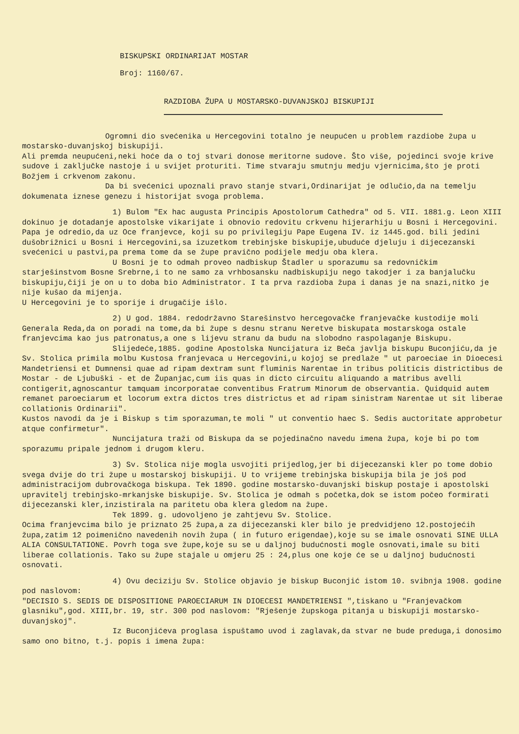BISKUPSKI ORDINARIJAT MOSTAR
Broj: 1160/67.
RAZDIOBA ŽUPA U MOSTARSKO-DUVANJSKOJ BISKUPIJI
Ogromni dio svećenika u Hercegovini totalno je neupućen u problem razdiobe župa u mostarsko-duvanjskoj biskupiji.
Ali premda neupućeni,neki hoće da o toj stvari donose meritorne sudove. Što više, pojedinci svoje krive sudove i zaključke nastoje i u svijet proturiti. Time stvaraju smutnju medju vjernicima,što je proti Božjem i crkvenom zakonu.
Da bi svećenici upoznali pravo stanje stvari,Ordinarijat je odlučio,da na temelju dokumenata iznese genezu i historijat svoga problema.
1) Bulom "Ex hac augusta Principis Apostolorum Cathedra" od 5. VII. 1881.g. Leon XIII dokinuo je dotadanje apostolske vikarijate i obnovio redovitu crkvenu hijerarhiju u Bosni i Hercegovini. Papa je odredio,da uz Oce franjevce, koji su po privilegiju Pape Eugena IV. iz 1445.god. bili jedini dušobrižnici u Bosni i Hercegovini,sa izuzetkom trebinjske biskupije,ubuduće djeluju i dijecezanski svećenici u pastvi,pa prema tome da se župe pravično podijele medju oba klera.
U Bosni je to odmah proveo nadbiskup Štadler u sporazumu sa redovničkim starješinstvom Bosne Srebrne,i to ne samo za vrhbosansku nadbiskupiju nego takodjer i za banjalučku biskupiju,čiji je on u to doba bio Administrator. I ta prva razdioba župa i danas je na snazi,nitko je nije kušao da mijenja.
U Hercegovini je to sporije i drugačije išlo.
2) U god. 1884. redodržavno Starešinstvo hercegovačke franjevačke kustodije moli Generala Reda,da on poradi na tome,da bi župe s desnu stranu Neretve biskupata mostarskoga ostale franjevcima kao jus patronatus,a one s lijevu stranu da budu na slobodno raspolaganje Biskupu.
Slijedeće,1885. godine Apostolska Nuncijatura iz Beča javlja biskupu Buconjiću,da je Sv. Stolica primila molbu Kustosa franjevaca u Hercegovini,u kojoj se predlaže " ut paroeciae in Dioecesi Mandetriensi et Dumnensi quae ad ripam dextram sunt fluminis Narentae in tribus politicis districtibus de Mostar - de Ljubuški - et de Županjac,cum iis quas in dicto circuitu aliquando a matribus avelli contigerit,agnoscantur tamquam incorporatae conventibus Fratrum Minorum de observantia. Quidquid autem remanet paroeciarum et locorum extra dictos tres districtus et ad ripam sinistram Narentae ut sit liberae collationis Ordinarii".
Kustos navodi da je i Biskup s tim sporazuman,te moli " ut conventio haec S. Sedis auctoritate approbetur atque confirmetur".
Nuncijatura traži od Biskupa da se pojedinačno navedu imena župa, koje bi po tom sporazumu pripale jednom i drugom kleru.
3) Sv. Stolica nije mogla usvojiti prijedlog,jer bi dijecezanski kler po tome dobio svega dvije do tri župe u mostarskoj biskupiji. U to vrijeme trebinjska biskupija bila je još pod administracijom dubrovačkoga biskupa. Tek 1890. godine mostarsko-duvanjski biskup postaje i apostolski upravitelj trebinjsko-mrkanjske biskupije. Sv. Stolica je odmah s početka,dok se istom počeo formirati dijecezanski kler,inzistirala na paritetu oba klera gledom na župe.
Tek 1899. g. udovoljeno je zahtjevu Sv. Stolice.
Ocima franjevcima bilo je priznato 25 župa,a za dijecezanski kler bilo je predvidjeno 12.postojećih župa,zatim 12 poimenično navedenih novih župa ( in futuro erigendae),koje su se imale osnovati SINE ULLA ALIA CONSULTATIONE. Povrh toga sve župe,koje su se u daljnoj budućnosti mogle osnovati,imale su biti liberae collationis. Tako su župe stajale u omjeru 25 : 24,plus one koje će se u daljnoj budućnosti osnovati.
4) Ovu deciziju Sv. Stolice objavio je biskup Buconjić istom 10. svibnja 1908. godine pod naslovom:
"DECISIO S. SEDIS DE DISPOSITIONE PAROECIARUM IN DIOECESI MANDETRIENSI ",tiskano u "Franjevačkom glasniku",god. XIII,br. 19, str. 300 pod naslovom: "Rješenje župskoga pitanja u biskupiji mostarsko-duvanjskoj".
Iz Buconjićeva proglasa ispuštamo uvod i zaglavak,da stvar ne bude preduga,i donosimo samo ono bitno, t.j. popis i imena župa: